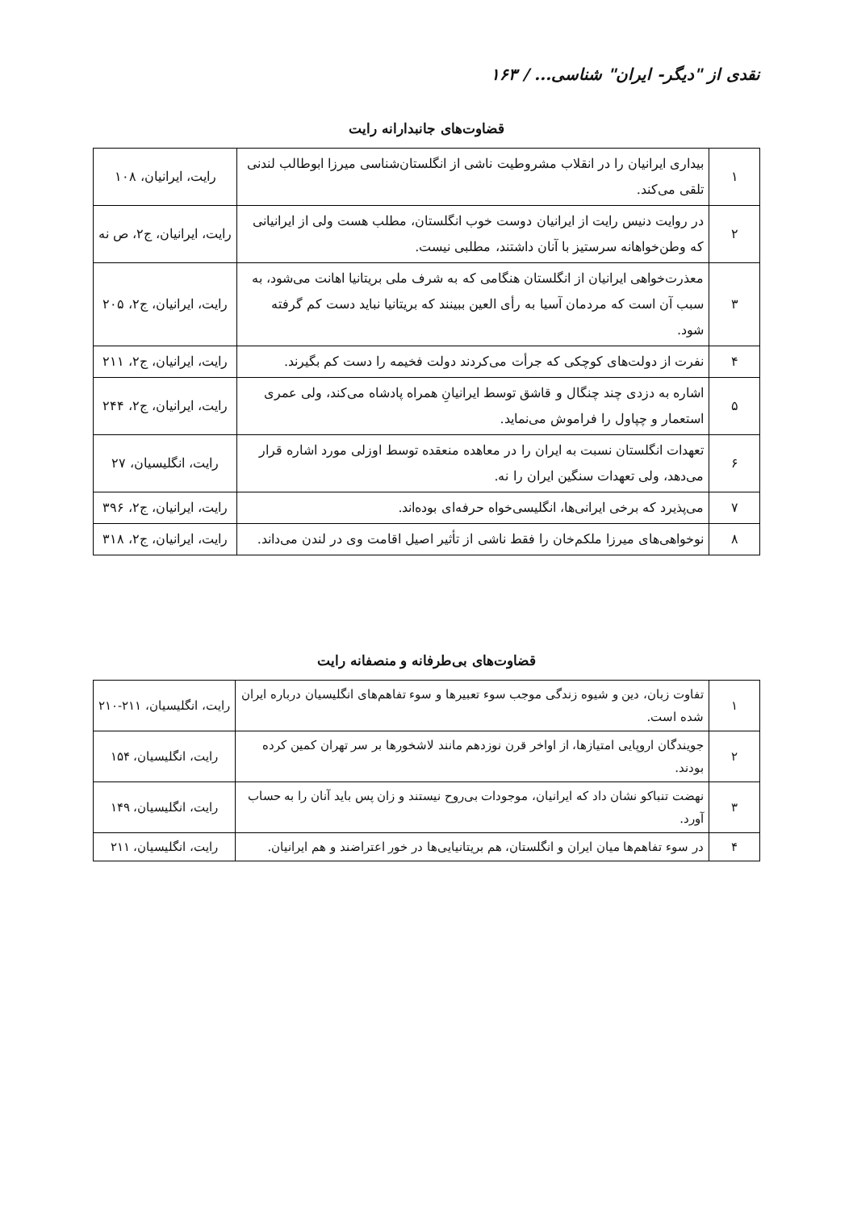نقدی از "دیگر- ایران" شناسی... / ۱۶۳
قضاوت‌های جانبدارانه رایت
| ۱ | بیداری ایرانیان را در انقلاب مشروطیت ناشی از انگلستان‌شناسی میرزا ابوطالب لندنی تلقی می‌کند. | رایت، ایرانیان، ۱۰۸ |
| ۲ | در روایت دنیس رایت از ایرانیان دوست خوب انگلستان، مطلب هست ولی از ایرانیانی که وطن‌خواهانه سرستیز با آنان داشتند، مطلبی نیست. | رایت، ایرانیان، ج۲، ص نه |
| ۳ | معذرت‌خواهی ایرانیان از انگلستان هنگامی که به شرف ملی بریتانیا اهانت می‌شود، به سبب آن است که مردمان آسیا به رأی العین ببینند که بریتانیا نباید دست کم گرفته شود. | رایت، ایرانیان، ج۲، ۲۰۵ |
| ۴ | نفرت از دولت‌های کوچکی که جرأت می‌کردند دولت فخیمه را دست کم بگیرند. | رایت، ایرانیان، ج۲، ۲۱۱ |
| ۵ | اشاره به دزدی چند چنگال و قاشق توسط ایرانیانِ همراه پادشاه می‌کند، ولی عمری استعمار و چپاول را فراموش می‌نماید. | رایت، ایرانیان، ج۲، ۲۴۴ |
| ۶ | تعهدات انگلستان نسبت به ایران را در معاهده منعقده توسط اوزلی مورد اشاره قرار می‌دهد، ولی تعهدات سنگین ایران را نه. | رایت، انگلیسیان، ۲۷ |
| ۷ | می‌پذیرد که برخی ایرانی‌ها، انگلیسی‌خواه حرفه‌ای بوده‌اند. | رایت، ایرانیان، ج۲، ۳۹۶ |
| ۸ | نوخواهی‌های میرزا ملکم‌خان را فقط ناشی از تأثیر اصیل اقامت وی در لندن می‌داند. | رایت، ایرانیان، ج۲، ۳۱۸ |
قضاوت‌های بی‌طرفانه و منصفانه رایت
| ۱ | تفاوت زبان، دین و شیوه زندگی موجب سوء تعبیرها و سوء تفاهم‌های انگلیسیان درباره ایران شده است. | رایت، انگلیسیان، ۲۱۱-۲۱۰ |
| ۲ | جویندگان اروپایی امتیازها، از اواخر قرن نوزدهم مانند لاشخورها بر سر تهران کمین کرده بودند. | رایت، انگلیسیان، ۱۵۴ |
| ۳ | نهضت تنباکو نشان داد که ایرانیان، موجودات بی‌روح نیستند و زان پس باید آنان را به حساب آورد. | رایت، انگلیسیان، ۱۴۹ |
| ۴ | در سوء تفاهم‌ها میان ایران و انگلستان، هم بریتانیایی‌ها در خور اعتراضند و هم ایرانیان. | رایت، انگلیسیان، ۲۱۱ |